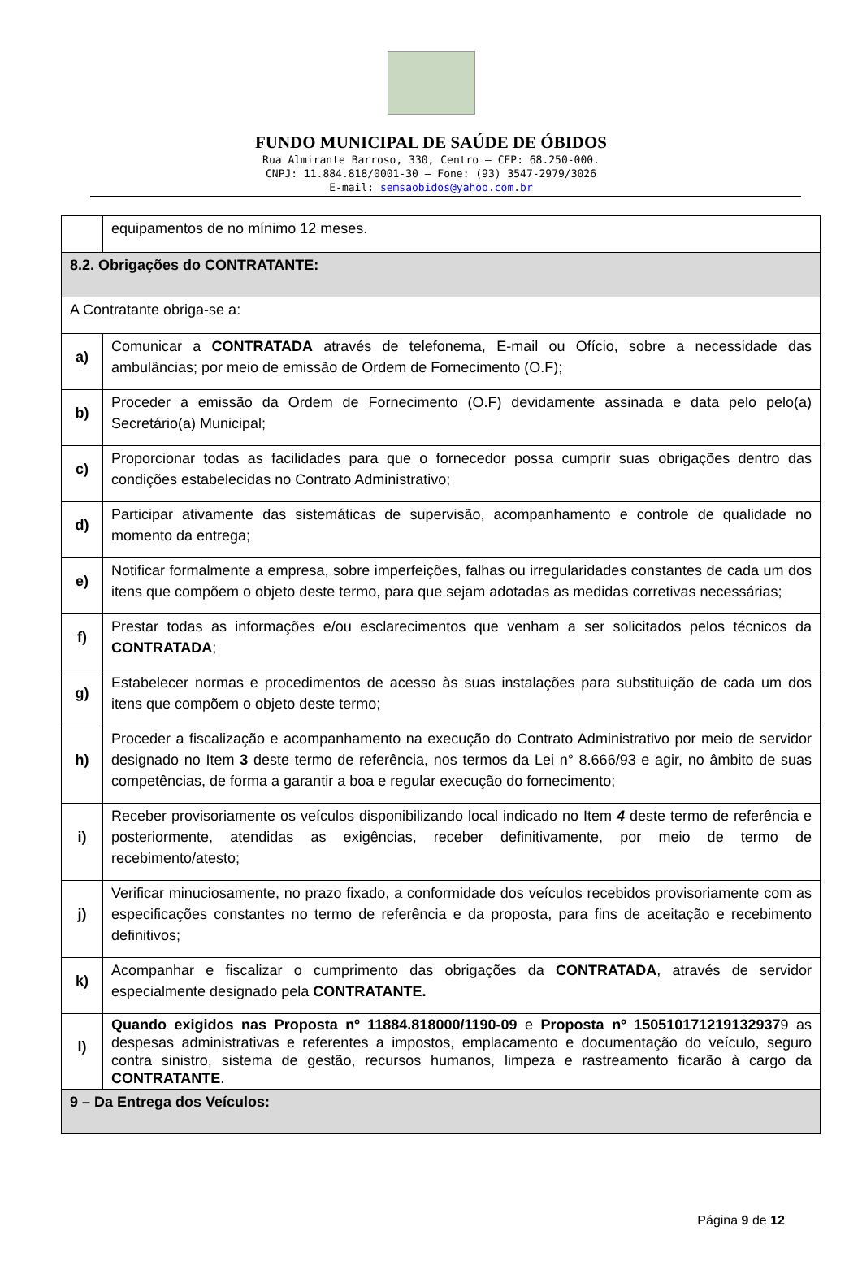FUNDO MUNICIPAL DE SAÚDE DE ÓBIDOS
Rua Almirante Barroso, 330, Centro – CEP: 68.250-000.
CNPJ: 11.884.818/0001-30 – Fone: (93) 3547-2979/3026
E-mail: semsaobidos@yahoo.com.br
| | equipamentos de no mínimo 12 meses. |
| 8.2. Obrigações do CONTRATANTE: | |
| A Contratante obriga-se a: | |
| a) | Comunicar a CONTRATADA através de telefonema, E-mail ou Ofício, sobre a necessidade das ambulâncias; por meio de emissão de Ordem de Fornecimento (O.F); |
| b) | Proceder a emissão da Ordem de Fornecimento (O.F) devidamente assinada e data pelo pelo(a) Secretário(a) Municipal; |
| c) | Proporcionar todas as facilidades para que o fornecedor possa cumprir suas obrigações dentro das condições estabelecidas no Contrato Administrativo; |
| d) | Participar ativamente das sistemáticas de supervisão, acompanhamento e controle de qualidade no momento da entrega; |
| e) | Notificar formalmente a empresa, sobre imperfeições, falhas ou irregularidades constantes de cada um dos itens que compõem o objeto deste termo, para que sejam adotadas as medidas corretivas necessárias; |
| f) | Prestar todas as informações e/ou esclarecimentos que venham a ser solicitados pelos técnicos da CONTRATADA ; |
| g) | Estabelecer normas e procedimentos de acesso às suas instalações para substituição de cada um dos itens que compõem o objeto deste termo; |
| h) | Proceder a fiscalização e acompanhamento na execução do Contrato Administrativo por meio de servidor designado no Item 3 deste termo de referência, nos termos da Lei n° 8.666/93 e agir, no âmbito de suas competências, de forma a garantir a boa e regular execução do fornecimento; |
| i) | Receber provisoriamente os veículos disponibilizando local indicado no Item 4 deste termo de referência e posteriormente, atendidas as exigências, receber definitivamente, por meio de termo de recebimento/atesto; |
| j) | Verificar minuciosamente, no prazo fixado, a conformidade dos veículos recebidos provisoriamente com as especificações constantes no termo de referência e da proposta, para fins de aceitação e recebimento definitivos; |
| k) | Acompanhar e fiscalizar o cumprimento das obrigações da CONTRATADA , através de servidor especialmente designado pela CONTRATANTE. |
| l) | Quando exigidos nas Proposta nº 11884.818000/1190-09 e Proposta nº 150510171219132937 9 as despesas administrativas e referentes a impostos, emplacamento e documentação do veículo, seguro contra sinistro, sistema de gestão, recursos humanos, limpeza e rastreamento ficarão à cargo da CONTRATANTE . |
| 9 – Da Entrega dos Veículos: | |
Página 9 de 12